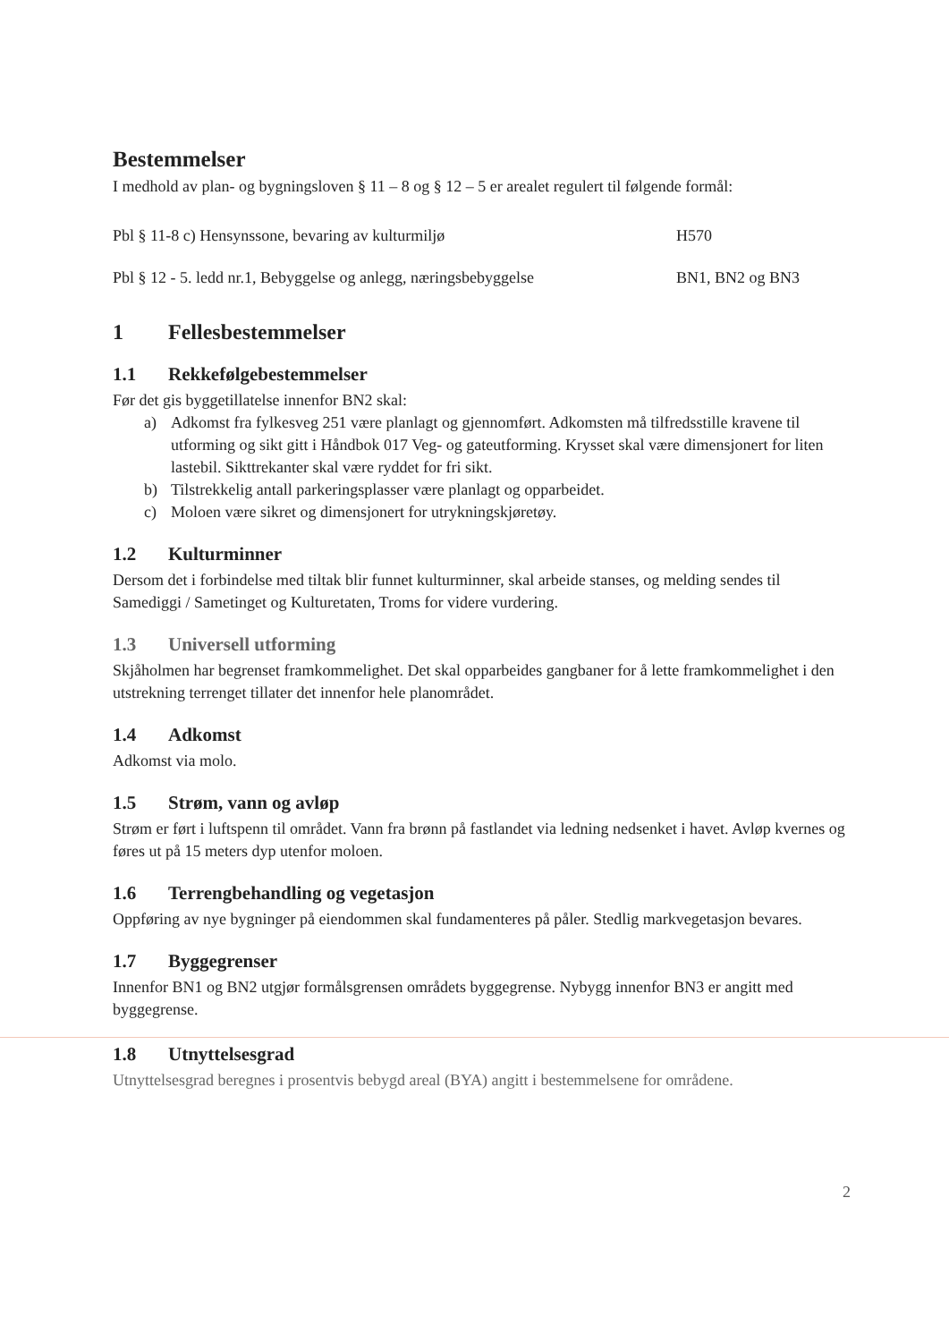Bestemmelser
I medhold av plan- og bygningsloven § 11 – 8 og § 12 – 5 er arealet regulert til følgende formål:
Pbl § 11-8 c) Hensynssone, bevaring av kulturmiljø H570
Pbl § 12 - 5. ledd nr.1, Bebyggelse og anlegg, næringsbebyggelse BN1, BN2 og BN3
1 Fellesbestemmelser
1.1 Rekkefølgebestemmelser
Før det gis byggetillatelse innenfor BN2 skal:
a) Adkomst fra fylkesveg 251 være planlagt og gjennomført. Adkomsten må tilfredsstille kravene til utforming og sikt gitt i Håndbok 017 Veg- og gateutforming. Krysset skal være dimensjonert for liten lastebil. Sikttrekanter skal være ryddet for fri sikt.
b) Tilstrekkelig antall parkeringsplasser være planlagt og opparbeidet.
c) Moloen være sikret og dimensjonert for utrykningskjøretøy.
1.2 Kulturminner
Dersom det i forbindelse med tiltak blir funnet kulturminner, skal arbeide stanses, og melding sendes til Samediggi / Sametinget og Kulturetaten, Troms for videre vurdering.
1.3 Universell utforming
Skjåholmen har begrenset framkommelighet. Det skal opparbeides gangbaner for å lette framkommelighet i den utstrekning terrenget tillater det innenfor hele planområdet.
1.4 Adkomst
Adkomst via molo.
1.5 Strøm, vann og avløp
Strøm er ført i luftspenn til området. Vann fra brønn på fastlandet via ledning nedsenket i havet. Avløp kvernes og føres ut på 15 meters dyp utenfor moloen.
1.6 Terrengbehandling og vegetasjon
Oppføring av nye bygninger på eiendommen skal fundamenteres på påler. Stedlig markvegetasjon bevares.
1.7 Byggegrenser
Innenfor BN1 og BN2 utgjør formålsgrensen områdets byggegrense. Nybygg innenfor BN3 er angitt med byggegrense.
1.8 Utnyttelsesgrad
Utnyttelsesgrad beregnes i prosentvis bebygd areal (BYA) angitt i bestemmelsene for områdene.
2